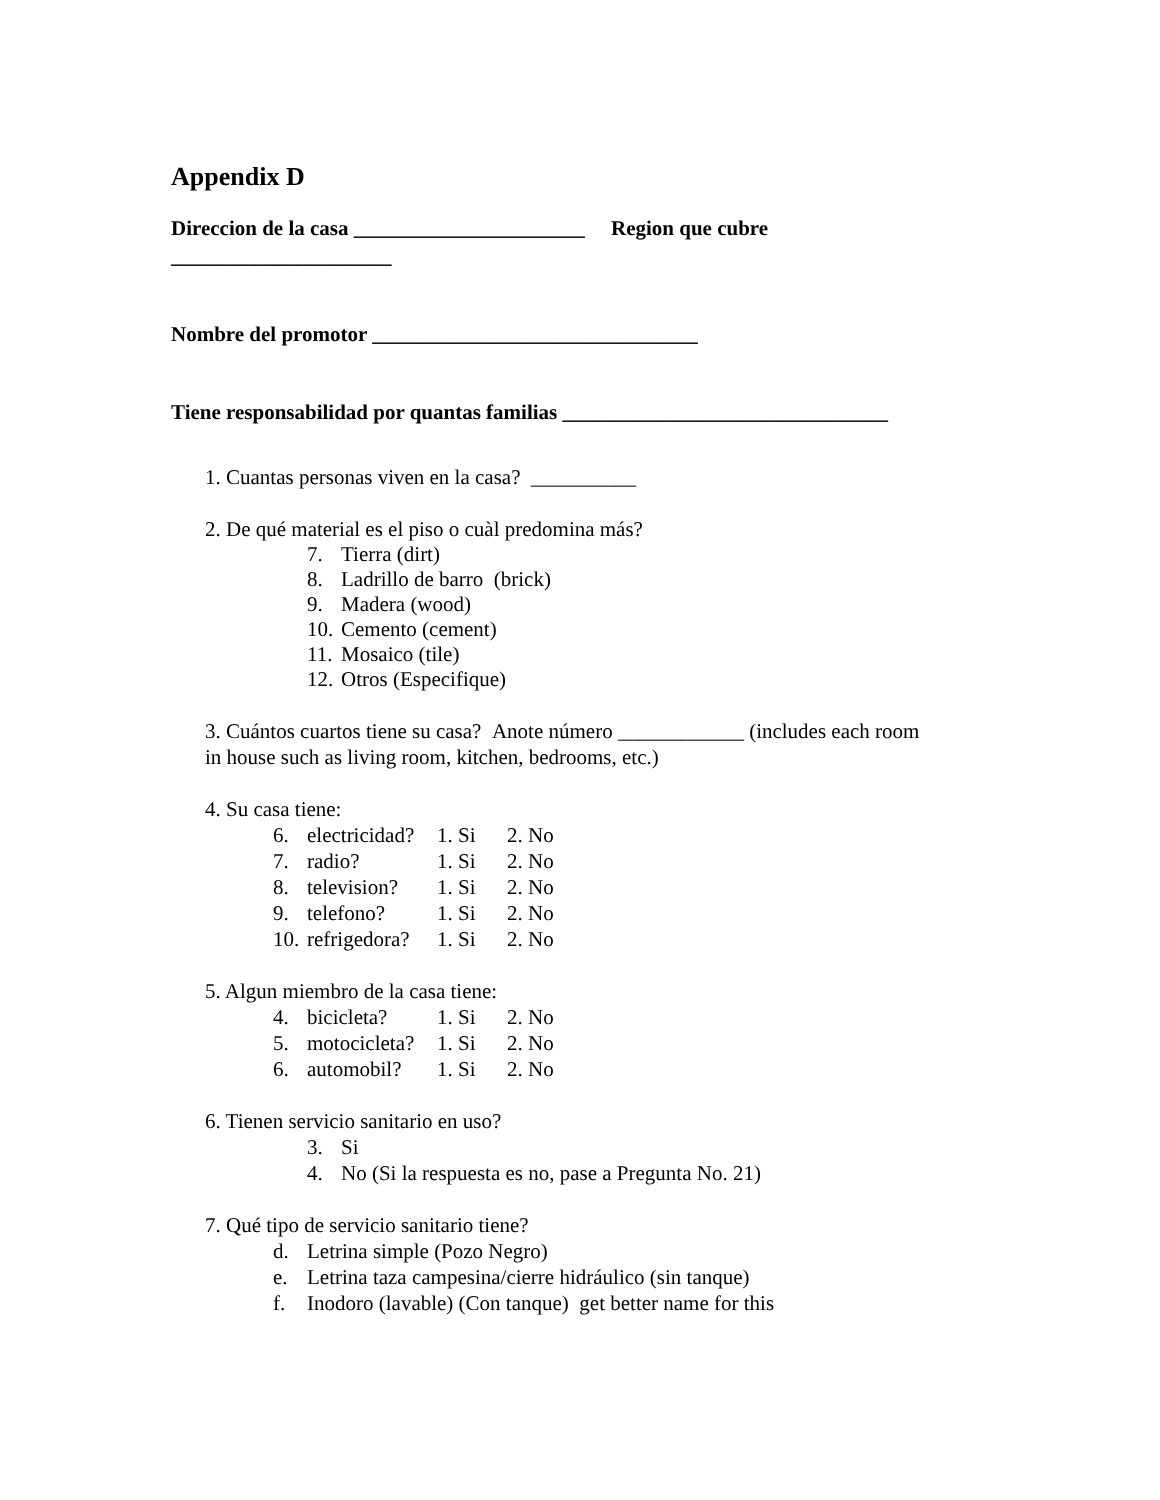Appendix D
Direccion de la casa ______________________ Region que cubre
_____________________
Nombre del promotor _______________________________
Tiene responsabilidad por quantas familias _______________________________
1. Cuantas personas viven en la casa? __________
2. De qué material es el piso o cuàl predomina más?
7. Tierra (dirt)
8. Ladrillo de barro (brick)
9. Madera (wood)
10. Cemento (cement)
11. Mosaico (tile)
12. Otros (Especifique)
3. Cuántos cuartos tiene su casa? Anote número ____________ (includes each room
in house such as living room, kitchen, bedrooms, etc.)
4. Su casa tiene:
6. electricidad? 1. Si 2. No
7. radio? 1. Si 2. No
8. television? 1. Si 2. No
9. telefono? 1. Si 2. No
10. refrigedora? 1. Si 2. No
5. Algun miembro de la casa tiene:
4. bicicleta? 1. Si 2. No
5. motocicleta? 1. Si 2. No
6. automobil? 1. Si 2. No
6. Tienen servicio sanitario en uso?
3. Si
4. No (Si la respuesta es no, pase a Pregunta No. 21)
7. Qué tipo de servicio sanitario tiene?
d. Letrina simple (Pozo Negro)
e. Letrina taza campesina/cierre hidráulico (sin tanque)
f. Inodoro (lavable) (Con tanque) get better name for this